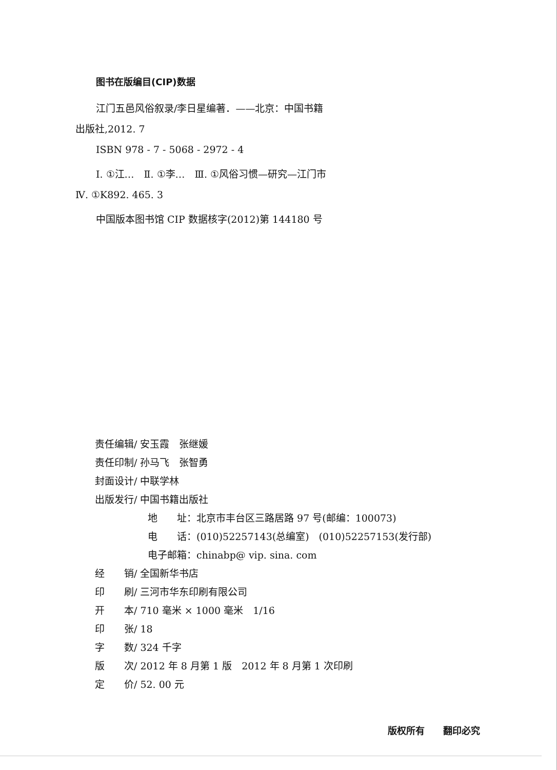图书在版编目(CIP)数据
江门五邑风俗叙录/李日星编著．——北京：中国书籍
出版社,2012. 7
ISBN 978 - 7 - 5068 - 2972 - 4
Ⅰ. ①江…　Ⅱ. ①李…　Ⅲ. ①风俗习惯—研究—江门市
Ⅳ. ①K892. 465. 3
中国版本图书馆 CIP 数据核字(2012)第 144180 号
责任编辑/ 安玉霞　张继媛
责任印制/ 孙马飞　张智勇
封面设计/ 中联学林
出版发行/ 中国书籍出版社
地　　址：北京市丰台区三路居路 97 号(邮编：100073)
电　　话：(010)52257143(总编室)　(010)52257153(发行部)
电子邮箱：chinabp@ vip. sina. com
经　　销/ 全国新华书店
印　　刷/ 三河市华东印刷有限公司
开　　本/ 710 毫米 × 1000 毫米　1/16
印　　张/ 18
字　　数/ 324 千字
版　　次/ 2012 年 8 月第 1 版　2012 年 8 月第 1 次印刷
定　　价/ 52. 00 元
版权所有　　翻印必究